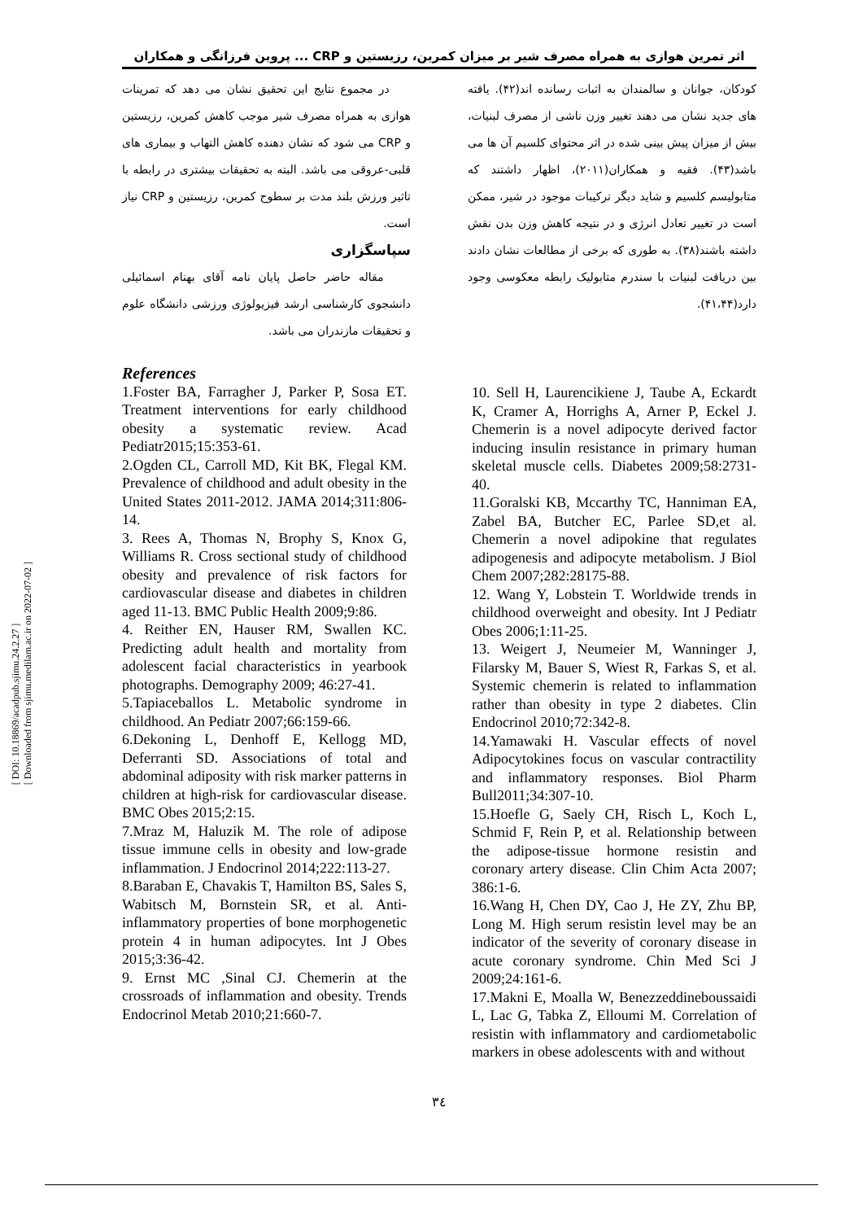[ DOI: 10.18869/acadpub.sjimu.24.2.27 ]
[ Downloaded from sjimu.medilam.ac.ir on 2022-07-02 ]
اثر تمرین هوازی به همراه مصرف شیر بر میزان کمرین، رزیستین و CRP ... پروین فرزانگی و همکاران
کودکان، جوانان و سالمندان به اثبات رسانده اند(۴۲). یافته های جدید نشان می دهند تغییر وزن ناشی از مصرف لبنیات، بیش از میزان پیش بینی شده در اثر محتوای کلسیم آن ها می باشد(۴۳). فقیه و همکاران(۲۰۱۱)، اظهار داشتند که متابولیسم کلسیم و شاید دیگر ترکیبات موجود در شیر، ممکن است در تغییر تعادل انرژی و در نتیجه کاهش وزن بدن نقش داشته باشند(۳۸). به طوری که برخی از مطالعات نشان دادند بین دریافت لبنیات با سندرم متابولیک رابطه معکوسی وجود دارد(۴۱،۴۴).
در مجموع نتایج این تحقیق نشان می دهد که تمرینات هوازی به همراه مصرف شیر موجب کاهش کمرین، رزیستین و CRP می شود که نشان دهنده کاهش التهاب و بیماری های قلبی-عروقی می باشد. البته به تحقیقات بیشتری در رابطه با تاثیر ورزش بلند مدت بر سطوح کمرین، رزیستین و CRP نیاز است.
سپاسگزاری
مقاله حاضر حاصل پایان نامه آقای بهنام اسمائیلی دانشجوی کارشناسی ارشد فیزیولوژی ورزشی دانشگاه علوم و تحقیقات مازندران می باشد.
References
1.Foster BA, Farragher J, Parker P, Sosa ET. Treatment interventions for early childhood obesity a systematic review. Acad Pediatr2015;15:353-61.
2.Ogden CL, Carroll MD, Kit BK, Flegal KM. Prevalence of childhood and adult obesity in the United States 2011-2012. JAMA 2014;311:806-14.
3. Rees A, Thomas N, Brophy S, Knox G, Williams R. Cross sectional study of childhood obesity and prevalence of risk factors for cardiovascular disease and diabetes in children aged 11-13. BMC Public Health 2009;9:86.
4. Reither EN, Hauser RM, Swallen KC. Predicting adult health and mortality from adolescent facial characteristics in yearbook photographs. Demography 2009; 46:27-41.
5.Tapiaceballos L. Metabolic syndrome in childhood. An Pediatr 2007;66:159-66.
6.Dekoning L, Denhoff E, Kellogg MD, Deferranti SD. Associations of total and abdominal adiposity with risk marker patterns in children at high-risk for cardiovascular disease. BMC Obes 2015;2:15.
7.Mraz M, Haluzik M. The role of adipose tissue immune cells in obesity and low-grade inflammation. J Endocrinol 2014;222:113-27.
8.Baraban E, Chavakis T, Hamilton BS, Sales S, Wabitsch M, Bornstein SR, et al. Anti-inflammatory properties of bone morphogenetic protein 4 in human adipocytes. Int J Obes 2015;3:36-42.
9. Ernst MC ,Sinal CJ. Chemerin at the crossroads of inflammation and obesity. Trends Endocrinol Metab 2010;21:660-7.
10. Sell H, Laurencikiene J, Taube A, Eckardt K, Cramer A, Horrighs A, Arner P, Eckel J. Chemerin is a novel adipocyte derived factor inducing insulin resistance in primary human skeletal muscle cells. Diabetes 2009;58:2731-40.
11.Goralski KB, Mccarthy TC, Hanniman EA, Zabel BA, Butcher EC, Parlee SD,et al. Chemerin a novel adipokine that regulates adipogenesis and adipocyte metabolism. J Biol Chem 2007;282:28175-88.
12. Wang Y, Lobstein T. Worldwide trends in childhood overweight and obesity. Int J Pediatr Obes 2006;1:11-25.
13. Weigert J, Neumeier M, Wanninger J, Filarsky M, Bauer S, Wiest R, Farkas S, et al. Systemic chemerin is related to inflammation rather than obesity in type 2 diabetes. Clin Endocrinol 2010;72:342-8.
14.Yamawaki H. Vascular effects of novel Adipocytokines focus on vascular contractility and inflammatory responses. Biol Pharm Bull2011;34:307-10.
15.Hoefle G, Saely CH, Risch L, Koch L, Schmid F, Rein P, et al. Relationship between the adipose-tissue hormone resistin and coronary artery disease. Clin Chim Acta 2007; 386:1-6.
16.Wang H, Chen DY, Cao J, He ZY, Zhu BP, Long M. High serum resistin level may be an indicator of the severity of coronary disease in acute coronary syndrome. Chin Med Sci J 2009;24:161-6.
17.Makni E, Moalla W, Benezzeddineboussaidi L, Lac G, Tabka Z, Elloumi M. Correlation of resistin with inflammatory and cardiometabolic markers in obese adolescents with and without
۳٤